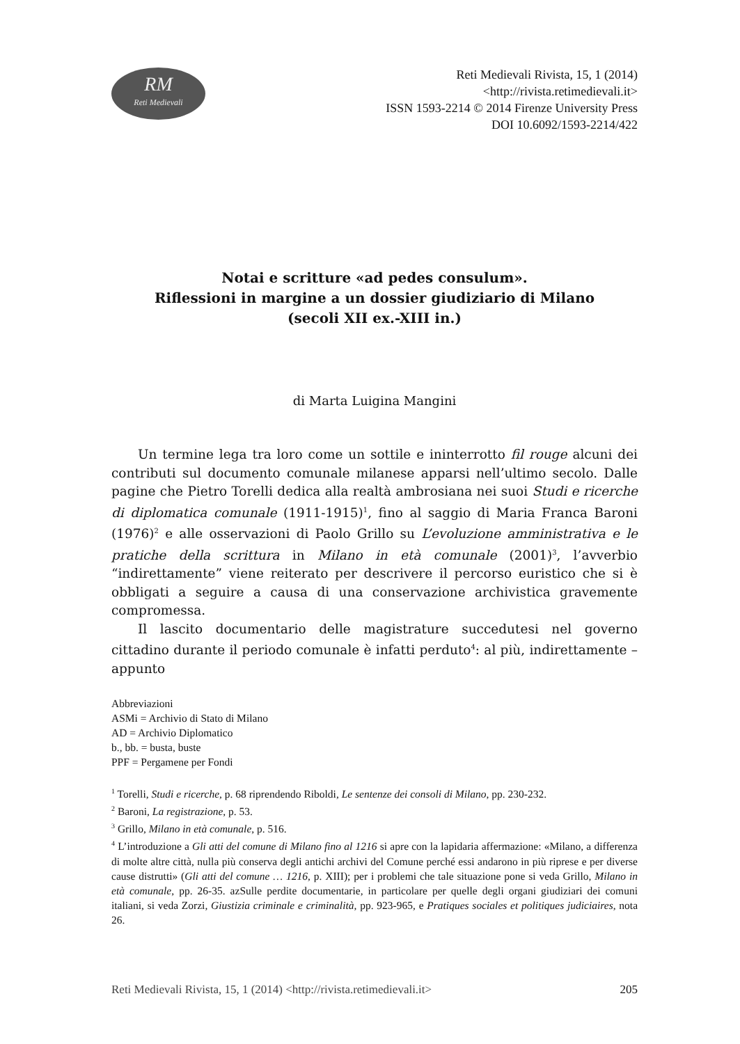RM
Reti Medievali
Reti Medievali Rivista, 15, 1 (2014)
<http://rivista.retimedievali.it>
ISSN 1593-2214 © 2014 Firenze University Press
DOI 10.6092/1593-2214/422
Notai e scritture «ad pedes consulum».
Riflessioni in margine a un dossier giudiziario di Milano
(secoli XII ex.-XIII in.)
di Marta Luigina Mangini
Un termine lega tra loro come un sottile e ininterrotto fil rouge alcuni dei contributi sul documento comunale milanese apparsi nell’ultimo secolo. Dalle pagine che Pietro Torelli dedica alla realtà ambrosiana nei suoi Studi e ricerche di diplomatica comunale (1911-1915)<sup>1</sup>, fino al saggio di Maria Franca Baroni (1976)<sup>2</sup> e alle osservazioni di Paolo Grillo su L’evoluzione amministrativa e le pratiche della scrittura in Milano in età comunale (2001)<sup>3</sup>, l’avverbio “indirettamente” viene reiterato per descrivere il percorso euristico che si è obbligati a seguire a causa di una conservazione archivistica gravemente compromessa.
Il lascito documentario delle magistrature succedutesi nel governo cittadino durante il periodo comunale è infatti perduto<sup>4</sup>: al più, indirettamente – appunto
Abbreviazioni
ASMi = Archivio di Stato di Milano
AD = Archivio Diplomatico
b., bb. = busta, buste
PPF = Pergamene per Fondi
<sup>1</sup> Torelli, Studi e ricerche, p. 68 riprendendo Riboldi, Le sentenze dei consoli di Milano, pp. 230-232.
<sup>2</sup> Baroni, La registrazione, p. 53.
<sup>3</sup> Grillo, Milano in età comunale, p. 516.
<sup>4</sup> L’introduzione a Gli atti del comune di Milano fino al 1216 si apre con la lapidaria affermazione: «Milano, a differenza di molte altre città, nulla più conserva degli antichi archivi del Comune perché essi andarono in più riprese e per diverse cause distrutti» (Gli atti del comune … 1216, p. XIII); per i problemi che tale situazione pone si veda Grillo, Milano in età comunale, pp. 26-35. azSulle perdite documentarie, in particolare per quelle degli organi giudiziari dei comuni italiani, si veda Zorzi, Giustizia criminale e criminalità, pp. 923-965, e Pratiques sociales et politiques judiciaires, nota 26.
205 Reti Medievali Rivista, 15, 1 (2014) <http://rivista.retimedievali.it>